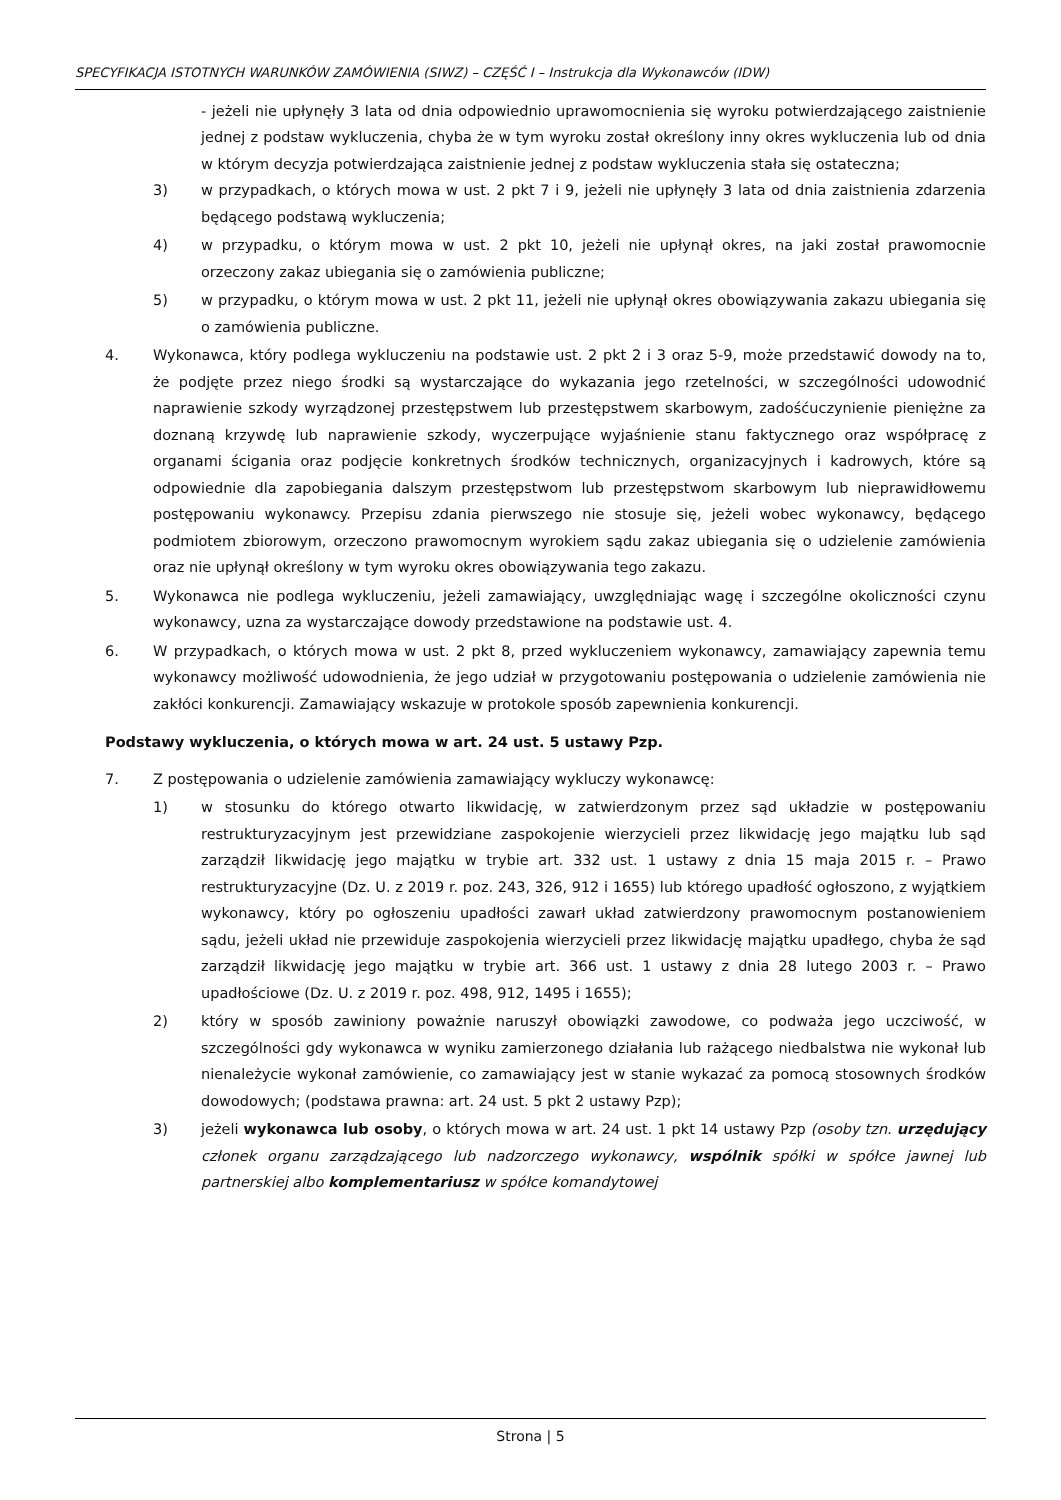SPECYFIKACJA ISTOTNYCH WARUNKÓW ZAMÓWIENIA (SIWZ) – CZĘŚĆ I – Instrukcja dla Wykonawców (IDW)
- jeżeli nie upłynęły 3 lata od dnia odpowiednio uprawomocnienia się wyroku potwierdzającego zaistnienie jednej z podstaw wykluczenia, chyba że w tym wyroku został określony inny okres wykluczenia lub od dnia w którym decyzja potwierdzająca zaistnienie jednej z podstaw wykluczenia stała się ostateczna;
3) w przypadkach, o których mowa w ust. 2 pkt 7 i 9, jeżeli nie upłynęły 3 lata od dnia zaistnienia zdarzenia będącego podstawą wykluczenia;
4) w przypadku, o którym mowa w ust. 2 pkt 10, jeżeli nie upłynął okres, na jaki został prawomocnie orzeczony zakaz ubiegania się o zamówienia publiczne;
5) w przypadku, o którym mowa w ust. 2 pkt 11, jeżeli nie upłynął okres obowiązywania zakazu ubiegania się o zamówienia publiczne.
4. Wykonawca, który podlega wykluczeniu na podstawie ust. 2 pkt 2 i 3 oraz 5-9, może przedstawić dowody na to, że podjęte przez niego środki są wystarczające do wykazania jego rzetelności, w szczególności udowodnić naprawienie szkody wyrządzonej przestępstwem lub przestępstwem skarbowym, zadośćuczynienie pieniężne za doznaną krzywdę lub naprawienie szkody, wyczerpujące wyjaśnienie stanu faktycznego oraz współpracę z organami ścigania oraz podjęcie konkretnych środków technicznych, organizacyjnych i kadrowych, które są odpowiednie dla zapobiegania dalszym przestępstwom lub przestępstwom skarbowym lub nieprawidłowemu postępowaniu wykonawcy. Przepisu zdania pierwszego nie stosuje się, jeżeli wobec wykonawcy, będącego podmiotem zbiorowym, orzeczono prawomocnym wyrokiem sądu zakaz ubiegania się o udzielenie zamówienia oraz nie upłynął określony w tym wyroku okres obowiązywania tego zakazu.
5. Wykonawca nie podlega wykluczeniu, jeżeli zamawiający, uwzględniając wagę i szczególne okoliczności czynu wykonawcy, uzna za wystarczające dowody przedstawione na podstawie ust. 4.
6. W przypadkach, o których mowa w ust. 2 pkt 8, przed wykluczeniem wykonawcy, zamawiający zapewnia temu wykonawcy możliwość udowodnienia, że jego udział w przygotowaniu postępowania o udzielenie zamówienia nie zakłóci konkurencji. Zamawiający wskazuje w protokole sposób zapewnienia konkurencji.
Podstawy wykluczenia, o których mowa w art. 24 ust. 5 ustawy Pzp.
7. Z postępowania o udzielenie zamówienia zamawiający wykluczy wykonawcę:
1) w stosunku do którego otwarto likwidację, w zatwierdzonym przez sąd układzie w postępowaniu restrukturyzacyjnym jest przewidziane zaspokojenie wierzycieli przez likwidację jego majątku lub sąd zarządził likwidację jego majątku w trybie art. 332 ust. 1 ustawy z dnia 15 maja 2015 r. – Prawo restrukturyzacyjne (Dz. U. z 2019 r. poz. 243, 326, 912 i 1655) lub którego upadłość ogłoszono, z wyjątkiem wykonawcy, który po ogłoszeniu upadłości zawarł układ zatwierdzony prawomocnym postanowieniem sądu, jeżeli układ nie przewiduje zaspokojenia wierzycieli przez likwidację majątku upadłego, chyba że sąd zarządził likwidację jego majątku w trybie art. 366 ust. 1 ustawy z dnia 28 lutego 2003 r. – Prawo upadłościowe (Dz. U. z 2019 r. poz. 498, 912, 1495 i 1655);
2) który w sposób zawiniony poważnie naruszył obowiązki zawodowe, co podważa jego uczciwość, w szczególności gdy wykonawca w wyniku zamierzonego działania lub rażącego niedbalstwa nie wykonał lub nienależycie wykonał zamówienie, co zamawiający jest w stanie wykazać za pomocą stosownych środków dowodowych; (podstawa prawna: art. 24 ust. 5 pkt 2 ustawy Pzp);
3) jeżeli wykonawca lub osoby, o których mowa w art. 24 ust. 1 pkt 14 ustawy Pzp (osoby tzn. urzędujący członek organu zarządzającego lub nadzorczego wykonawcy, wspólnik spółki w spółce jawnej lub partnerskiej albo komplementariusz w spółce komandytowej
Strona | 5